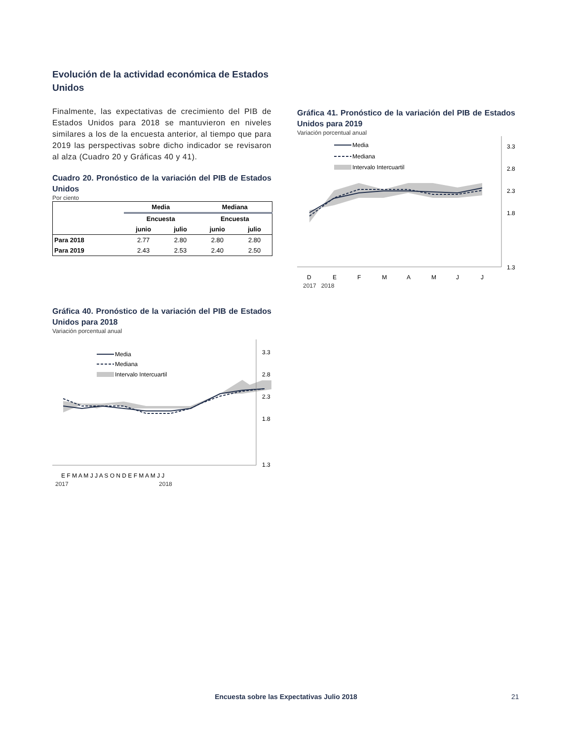Evolución de la actividad económica de Estados Unidos
Finalmente, las expectativas de crecimiento del PIB de Estados Unidos para 2018 se mantuvieron en niveles similares a los de la encuesta anterior, al tiempo que para 2019 las perspectivas sobre dicho indicador se revisaron al alza (Cuadro 20 y Gráficas 40 y 41).
Cuadro 20. Pronóstico de la variación del PIB de Estados Unidos
Por ciento
| | Media | | Mediana | |
| --- | --- | --- | --- | --- |
| | Encuesta | | Encuesta | |
| | junio | julio | junio | julio |
| Para 2018 | 2.77 | 2.80 | 2.80 | 2.80 |
| Para 2019 | 2.43 | 2.53 | 2.40 | 2.50 |
Gráfica 41. Pronóstico de la variación del PIB de Estados Unidos para 2019
Variación porcentual anual
3.3
2.8
2.3
1.8
1.3
Media
Mediana
Intervalo Intercuartil
D
E
F
M
A
M
J
J
2017 2018
Gráfica 40. Pronóstico de la variación del PIB de Estados Unidos para 2018
Variación porcentual anual
3.3
2.8
2.3
1.8
1.3
Media
Mediana
Intervalo Intercuartil
E F M A M J J A S O N D E F M A M J J
2017 2018
Encuesta sobre las Expectativas Julio 2018 21